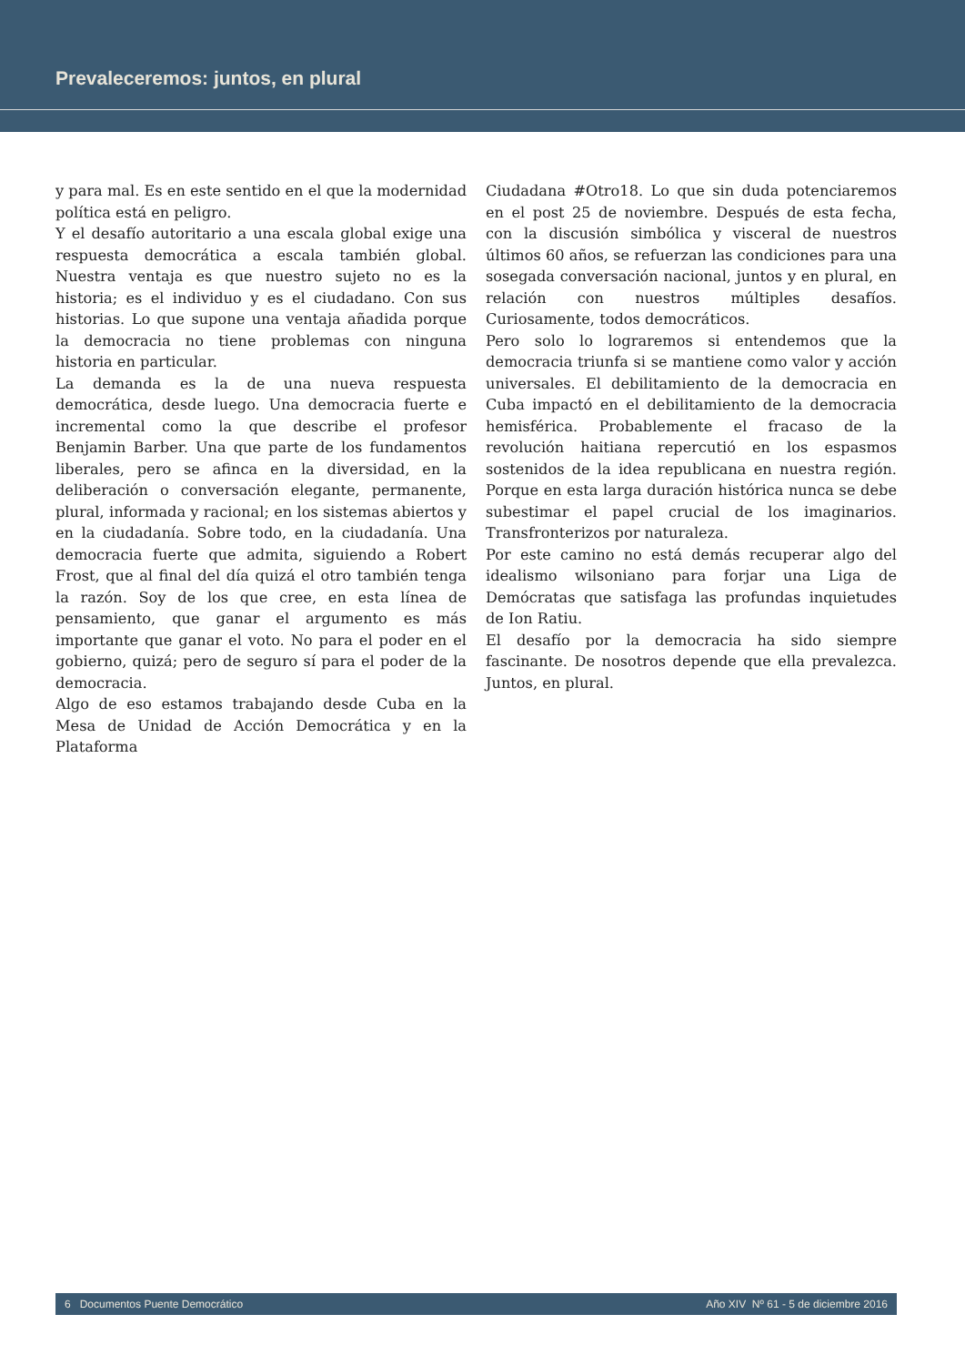Prevaleceremos: juntos, en plural
y para mal. Es en este sentido en el que la modernidad política está en peligro.
Y el desafío autoritario a una escala global exige una respuesta democrática a escala también global. Nuestra ventaja es que nuestro sujeto no es la historia; es el individuo y es el ciudadano. Con sus historias. Lo que supone una ventaja añadida porque la democracia no tiene problemas con ninguna historia en particular.
La demanda es la de una nueva respuesta democrática, desde luego. Una democracia fuerte e incremental como la que describe el profesor Benjamin Barber. Una que parte de los fundamentos liberales, pero se afinca en la diversidad, en la deliberación o conversación elegante, permanente, plural, informada y racional; en los sistemas abiertos y en la ciudadanía. Sobre todo, en la ciudadanía. Una democracia fuerte que admita, siguiendo a Robert Frost, que al final del día quizá el otro también tenga la razón. Soy de los que cree, en esta línea de pensamiento, que ganar el argumento es más importante que ganar el voto. No para el poder en el gobierno, quizá; pero de seguro sí para el poder de la democracia.
Algo de eso estamos trabajando desde Cuba en la Mesa de Unidad de Acción Democrática y en la Plataforma
Ciudadana #Otro18. Lo que sin duda potenciaremos en el post 25 de noviembre. Después de esta fecha, con la discusión simbólica y visceral de nuestros últimos 60 años, se refuerzan las condiciones para una sosegada conversación nacional, juntos y en plural, en relación con nuestros múltiples desafíos. Curiosamente, todos democráticos.
Pero solo lo lograremos si entendemos que la democracia triunfa si se mantiene como valor y acción universales. El debilitamiento de la democracia en Cuba impactó en el debilitamiento de la democracia hemisférica. Probablemente el fracaso de la revolución haitiana repercutió en los espasmos sostenidos de la idea republicana en nuestra región. Porque en esta larga duración histórica nunca se debe subestimar el papel crucial de los imaginarios. Transfronterizos por naturaleza.
Por este camino no está demás recuperar algo del idealismo wilsoniano para forjar una Liga de Demócratas que satisfaga las profundas inquietudes de Ion Ratiu.
El desafío por la democracia ha sido siempre fascinante. De nosotros depende que ella prevalezca. Juntos, en plural.
6 Documentos Puente Democrático Año XIV Nº 61 - 5 de diciembre 2016